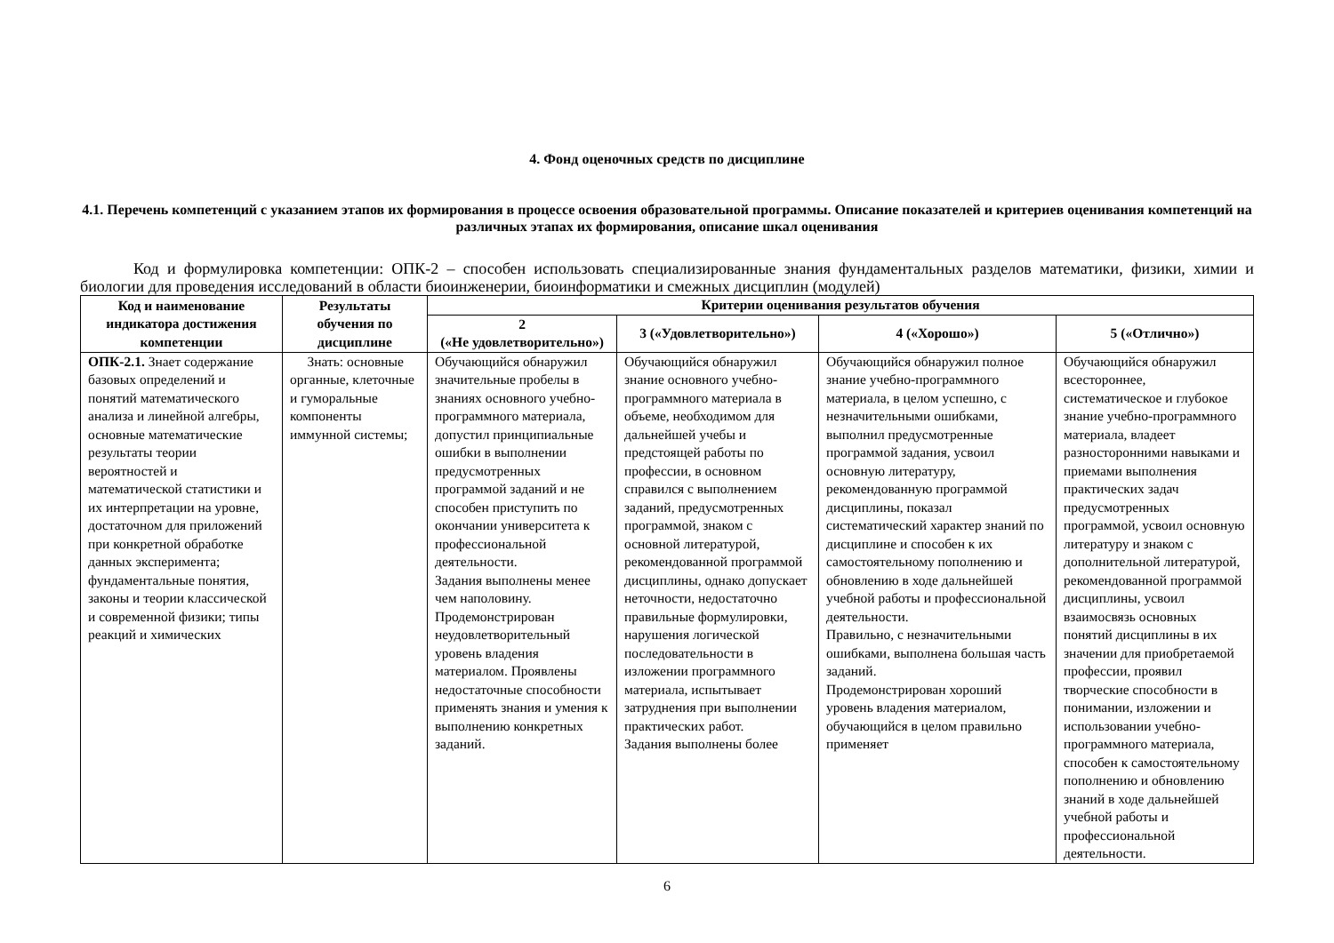4. Фонд оценочных средств по дисциплине
4.1. Перечень компетенций с указанием этапов их формирования в процессе освоения образовательной программы. Описание показателей и критериев оценивания компетенций на различных этапах их формирования, описание шкал оценивания
Код и формулировка компетенции: ОПК-2 – способен использовать специализированные знания фундаментальных разделов математики, физики, химии и биологии для проведения исследований в области биоинженерии, биоинформатики и смежных дисциплин (модулей)
| Код и наименование индикатора достижения компетенции | Результаты обучения по дисциплине | Критерии оценивания результатов обучения | | | |
| --- | --- | --- | --- | --- | --- |
| | | 2 («Не удовлетворительно») | 3 («Удовлетворительно») | 4 («Хорошо») | 5 («Отлично») |
| ОПК-2.1. Знает содержание базовых определений и понятий математического анализа и линейной алгебры, основные математические результаты теории вероятностей и математической статистики и их интерпретации на уровне, достаточном для приложений при конкретной обработке данных эксперимента; фундаментальные понятия, законы и теории классической и современной физики; типы реакций и химических | Знать: основные органные, клеточные и гуморальные компоненты иммунной системы; | Обучающийся обнаружил значительные пробелы в знаниях основного учебно-программного материала, допустил принципиальные ошибки в выполнении предусмотренных программой заданий и не способен приступить по окончании университета к профессиональной деятельности. Задания выполнены менее чем наполовину. Продемонстрирован неудовлетворительный уровень владения материалом. Проявлены недостаточные способности применять знания и умения к выполнению конкретных заданий. | Обучающийся обнаружил знание основного учебно-программного материала в объеме, необходимом для дальнейшей учебы и предстоящей работы по профессии, в основном справился с выполнением заданий, предусмотренных программой, знаком с основной литературой, рекомендованной программой дисциплины, однако допускает неточности, недостаточно правильные формулировки, нарушения логической последовательности в изложении программного материала, испытывает затруднения при выполнении практических работ. Задания выполнены более | Обучающийся обнаружил полное знание учебно-программного материала, в целом успешно, с незначительными ошибками, выполнил предусмотренные программой задания, усвоил основную литературу, рекомендованную программой дисциплины, показал систематический характер знаний по дисциплине и способен к их самостоятельному пополнению и обновлению в ходе дальнейшей учебной работы и профессиональной деятельности. Правильно, с незначительными ошибками, выполнена большая часть заданий. Продемонстрирован хороший уровень владения материалом, обучающийся в целом правильно применяет | Обучающийся обнаружил всестороннее, систематическое и глубокое знание учебно-программного материала, владеет разносторонними навыками и приемами выполнения практических задач предусмотренных программой, усвоил основную литературу и знаком с дополнительной литературой, рекомендованной программой дисциплины, усвоил взаимосвязь основных понятий дисциплины в их значении для приобретаемой профессии, проявил творческие способности в понимании, изложении и использовании учебно-программного материала, способен к самостоятельному пополнению и обновлению знаний в ходе дальнейшей учебной работы и профессиональной деятельности. |
6